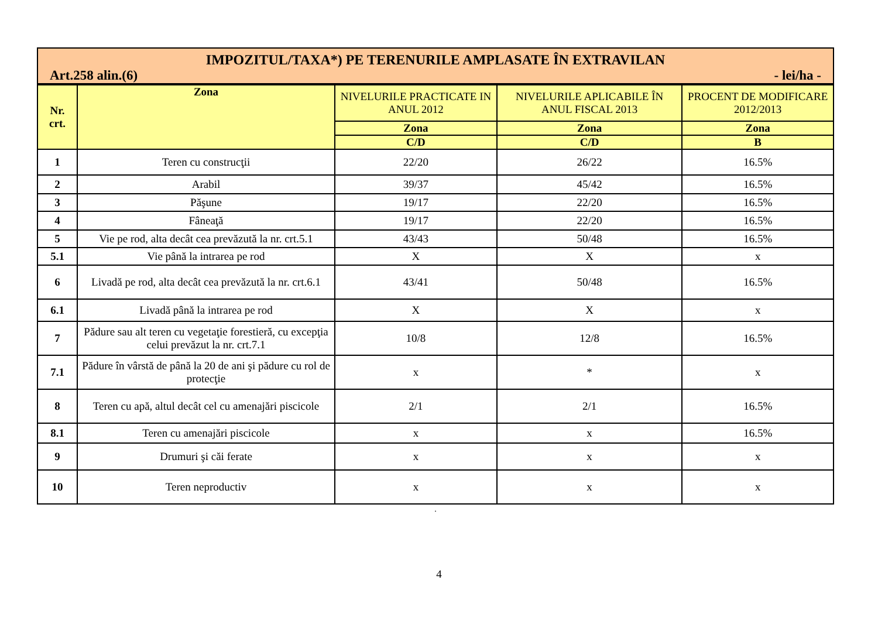IMPOZITUL/TAXA*) PE TERENURILE AMPLASATE ÎN EXTRAVILAN
Art.258 alin.(6) - lei/ha -
| Nr. crt. | Zona | NIVELURILE PRACTICATE IN ANUL 2012 | NIVELURILE APLICABILE ÎN ANUL FISCAL 2013 | PROCENT DE MODIFICARE 2012/2013 |
| --- | --- | --- | --- | --- |
| | | Zona | Zona | Zona |
| | | C/D | C/D | B |
| 1 | Teren cu construcţii | 22/20 | 26/22 | 16.5% |
| 2 | Arabil | 39/37 | 45/42 | 16.5% |
| 3 | Păşune | 19/17 | 22/20 | 16.5% |
| 4 | Fâneaţă | 19/17 | 22/20 | 16.5% |
| 5 | Vie pe rod, alta decât cea prevăzută la nr. crt.5.1 | 43/43 | 50/48 | 16.5% |
| 5.1 | Vie până la intrarea pe rod | X | X | x |
| 6 | Livadă pe rod, alta decât cea prevăzută la nr. crt.6.1 | 43/41 | 50/48 | 16.5% |
| 6.1 | Livadă până la intrarea pe rod | X | X | x |
| 7 | Pădure sau alt teren cu vegetaţie forestieră, cu excepţia celui prevăzut la nr. crt.7.1 | 10/8 | 12/8 | 16.5% |
| 7.1 | Pădure în vârstă de până la 20 de ani şi pădure cu rol de protecţie | x | * | x |
| 8 | Teren cu apă, altul decât cel cu amenajări piscicole | 2/1 | 2/1 | 16.5% |
| 8.1 | Teren cu amenajări piscicole | x | x | 16.5% |
| 9 | Drumuri şi căi ferate | x | x | x |
| 10 | Teren neproductiv | x | x | x |
.
4